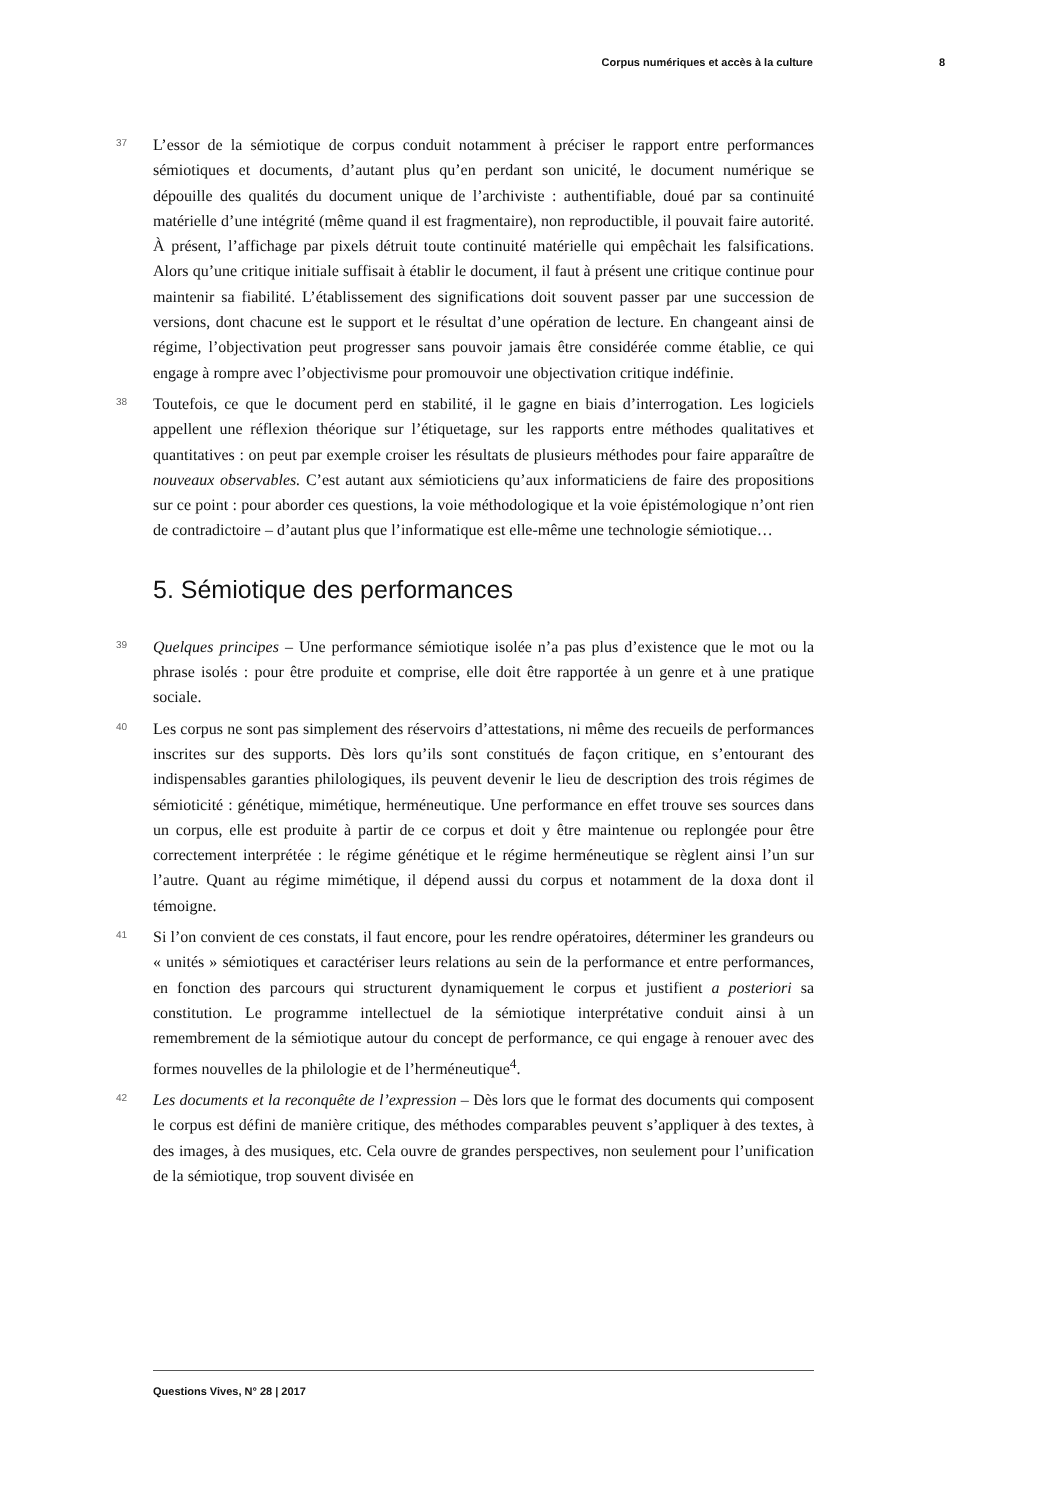Corpus numériques et accès à la culture 8
37
L’essor de la sémiotique de corpus conduit notamment à préciser le rapport entre performances sémiotiques et documents, d’autant plus qu’en perdant son unicité, le document numérique se dépouille des qualités du document unique de l’archiviste : authentifiable, doué par sa continuité matérielle d’une intégrité (même quand il est fragmentaire), non reproductible, il pouvait faire autorité. À présent, l’affichage par pixels détruit toute continuité matérielle qui empêchait les falsifications. Alors qu’une critique initiale suffisait à établir le document, il faut à présent une critique continue pour maintenir sa fiabilité. L’établissement des significations doit souvent passer par une succession de versions, dont chacune est le support et le résultat d’une opération de lecture. En changeant ainsi de régime, l’objectivation peut progresser sans pouvoir jamais être considérée comme établie, ce qui engage à rompre avec l’objectivisme pour promouvoir une objectivation critique indéfinie.
38
Toutefois, ce que le document perd en stabilité, il le gagne en biais d’interrogation. Les logiciels appellent une réflexion théorique sur l’étiquetage, sur les rapports entre méthodes qualitatives et quantitatives : on peut par exemple croiser les résultats de plusieurs méthodes pour faire apparaître de nouveaux observables. C’est autant aux sémioticiens qu’aux informaticiens de faire des propositions sur ce point : pour aborder ces questions, la voie méthodologique et la voie épistémologique n’ont rien de contradictoire – d’autant plus que l’informatique est elle-même une technologie sémiotique…
5. Sémiotique des performances
39
Quelques principes – Une performance sémiotique isolée n’a pas plus d’existence que le mot ou la phrase isolés : pour être produite et comprise, elle doit être rapportée à un genre et à une pratique sociale.
40
Les corpus ne sont pas simplement des réservoirs d’attestations, ni même des recueils de performances inscrites sur des supports. Dès lors qu’ils sont constitués de façon critique, en s’entourant des indispensables garanties philologiques, ils peuvent devenir le lieu de description des trois régimes de sémioticité : génétique, mimétique, herméneutique. Une performance en effet trouve ses sources dans un corpus, elle est produite à partir de ce corpus et doit y être maintenue ou replongée pour être correctement interprétée : le régime génétique et le régime herméneutique se règlent ainsi l’un sur l’autre. Quant au régime mimétique, il dépend aussi du corpus et notamment de la doxa dont il témoigne.
41
Si l’on convient de ces constats, il faut encore, pour les rendre opératoires, déterminer les grandeurs ou « unités » sémiotiques et caractériser leurs relations au sein de la performance et entre performances, en fonction des parcours qui structurent dynamiquement le corpus et justifient a posteriori sa constitution. Le programme intellectuel de la sémiotique interprétative conduit ainsi à un remembrement de la sémiotique autour du concept de performance, ce qui engage à renouer avec des formes nouvelles de la philologie et de l’herméneutique<sup>4</sup>.
42
Les documents et la reconquête de l’expression – Dès lors que le format des documents qui composent le corpus est défini de manière critique, des méthodes comparables peuvent s’appliquer à des textes, à des images, à des musiques, etc. Cela ouvre de grandes perspectives, non seulement pour l’unification de la sémiotique, trop souvent divisée en
Questions Vives, N° 28 | 2017